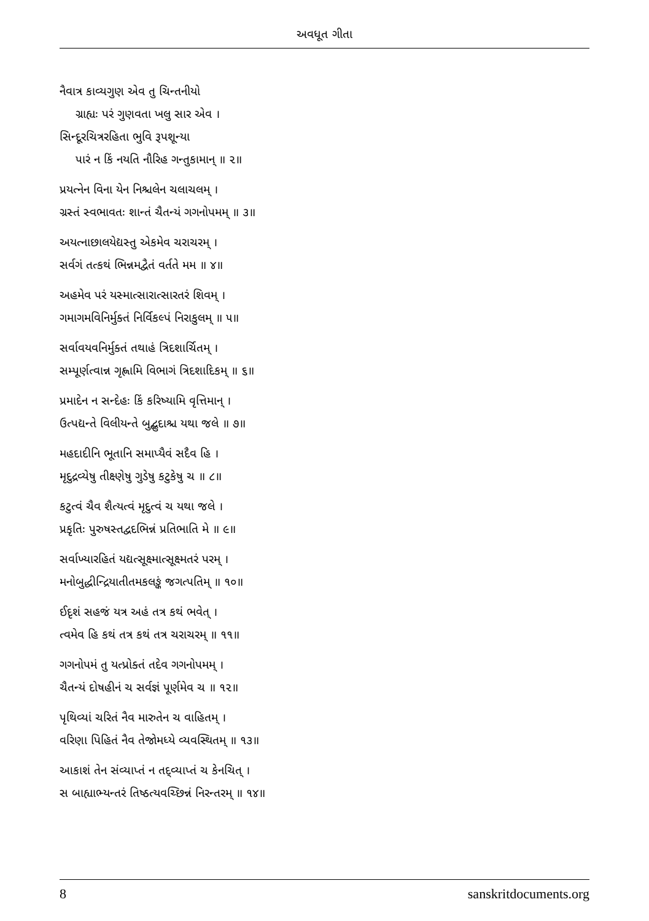અવધૂત ગીતા
નૈવાત્ર કાવ્યગુણ એવ તુ ચિન્તનીયો
ગ્રાહ્યઃ પરં ગુણવતા ખલુ સાર એવ ।
સિન્દૂરચિત્રરહિતા ભુવિ રૂપશૂન્યા
પારં ન કિં નયતિ નૌરિહ ગન્તુકામાન્ ॥ ૨॥
પ્રયત્નેન વિના યેન નિશ્ચલેન ચલાચલમ્ ।
ગ્રસ્તં સ્વભાવતઃ શાન્તં ચૈતન્યં ગગનોપમમ્ ॥ ૩॥
અયત્નાછાલયેદ્યસ્તુ એકમેવ ચરાચરમ્ ।
સર્વગં તત્કથં ભિન્નમદ્વૈતં વર્તતે મમ ॥ ૪॥
અહમેવ પરં યસ્માત્સારાત્સારતરં શિવમ્ ।
ગમાગમવિનિર્મુક્તં નિર્વિકલ્પં નિરાકુલમ્ ॥ ૫॥
સર્વાવયવનિર્મુક્તં તથાહં ત્રિદશાર્ચિતમ્ ।
સમ્પૂર્ણત્વાન્ન ગૃહ્ણામિ વિભાગં ત્રિદશાદિકમ્ ॥ ૬॥
પ્રમાદેન ન સન્દેહઃ કિં કરિષ્યામિ વૃત્તિમાન્ ।
ઉત્પદ્યન્તે વિલીયન્તે બુદ્બુદાશ્ચ યથા જલે ॥ ૭॥
મહદાદીનિ ભૂતાનિ સમાપ્યૈવં સદૈવ હિ ।
મૃદુદ્રવ્યેષુ તીક્ષ્ણેષુ ગુડેષુ કટુકેષુ ચ ॥ ૮॥
કટુત્વં ચૈવ શૈત્યત્વં મૃદુત્વં ચ યથા જલે ।
પ્રકૃતિઃ પુરુષસ્તદ્વદભિન્નં પ્રતિભાતિ મે ॥ ૯॥
સર્વાખ્યારહિતં યદ્યત્સૂક્ષ્માત્સૂક્ષ્મતરં પરમ્ ।
મનોબુદ્ધીન્દ્રિયાતીતમકલઙ્કં જગત્પતિમ્ ॥ ૧૦॥
ઈદૃશં સહજં યત્ર અહં તત્ર કથં ભવેત્ ।
ત્વમેવ હિ કથં તત્ર કથં તત્ર ચરાચરમ્ ॥ ૧૧॥
ગગનોપમં તુ યત્પ્રોક્તં તદેવ ગગનોપમમ્ ।
ચૈતન્યં દોષહીનં ચ સર્વજ્ઞં પૂર્ણમેવ ચ ॥ ૧૨॥
પૃથિવ્યાં ચરિતં નૈવ મારુતેન ચ વાહિતમ્ ।
વરિણા પિહિતં નૈવ તેજોમધ્યે વ્યવસ્થિતમ્ ॥ ૧૩॥
આકાશં તેન સંવ્યાપ્તં ન તદ્વ્યાપ્તં ચ કેનચિત્ ।
સ બાહ્યાભ્યન્તરં તિષ્ઠત્યવચ્છિન્નં નિરન્તરમ્ ॥ ૧૪॥
8 sanskritdocuments.org